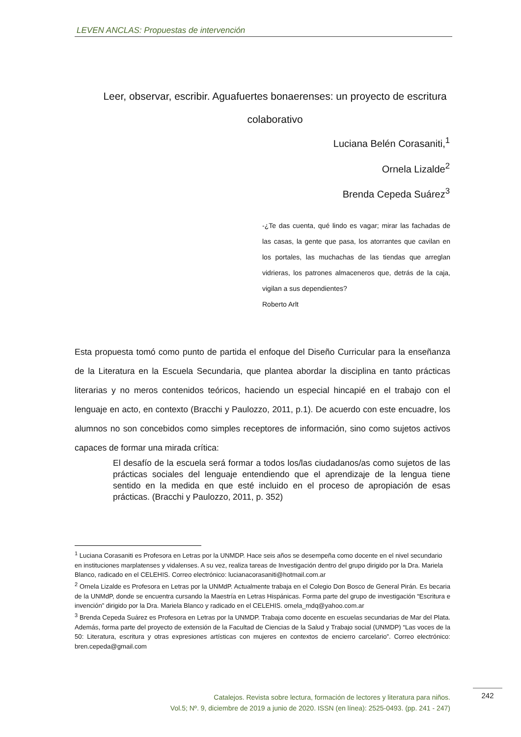LEVEN ANCLAS: Propuestas de intervención
Leer, observar, escribir. Aguafuertes bonaerenses: un proyecto de escritura colaborativo
Luciana Belén Corasaniti,<sup>1</sup>
Ornela Lizalde<sup>2</sup>
Brenda Cepeda Suárez<sup>3</sup>
-¿Te das cuenta, qué lindo es vagar; mirar las fachadas de las casas, la gente que pasa, los atorrantes que cavilan en los portales, las muchachas de las tiendas que arreglan vidrieras, los patrones almaceneros que, detrás de la caja, vigilan a sus dependientes?
Roberto Arlt
Esta propuesta tomó como punto de partida el enfoque del Diseño Curricular para la enseñanza de la Literatura en la Escuela Secundaria, que plantea abordar la disciplina en tanto prácticas literarias y no meros contenidos teóricos, haciendo un especial hincapié en el trabajo con el lenguaje en acto, en contexto (Bracchi y Paulozzo, 2011, p.1). De acuerdo con este encuadre, los alumnos no son concebidos como simples receptores de información, sino como sujetos activos capaces de formar una mirada crítica:
El desafío de la escuela será formar a todos los/las ciudadanos/as como sujetos de las prácticas sociales del lenguaje entendiendo que el aprendizaje de la lengua tiene sentido en la medida en que esté incluido en el proceso de apropiación de esas prácticas. (Bracchi y Paulozzo, 2011, p. 352)
<sup>1</sup> Luciana Corasaniti es Profesora en Letras por la UNMDP. Hace seis años se desempeña como docente en el nivel secundario en instituciones marplatenses y vidalenses. A su vez, realiza tareas de Investigación dentro del grupo dirigido por la Dra. Mariela Blanco, radicado en el CELEHIS. Correo electrónico: lucianacorasaniti@hotmail.com.ar
<sup>2</sup> Ornela Lizalde es Profesora en Letras por la UNMdP. Actualmente trabaja en el Colegio Don Bosco de General Pirán. Es becaria de la UNMdP, donde se encuentra cursando la Maestría en Letras Hispánicas. Forma parte del grupo de investigación “Escritura e invención” dirigido por la Dra. Mariela Blanco y radicado en el CELEHIS. ornela_mdq@yahoo.com.ar
<sup>3</sup> Brenda Cepeda Suárez es Profesora en Letras por la UNMDP. Trabaja como docente en escuelas secundarias de Mar del Plata. Además, forma parte del proyecto de extensión de la Facultad de Ciencias de la Salud y Trabajo social (UNMDP) “Las voces de la 50: Literatura, escritura y otras expresiones artísticas con mujeres en contextos de encierro carcelario”. Correo electrónico: bren.cepeda@gmail.com
Catalejos. Revista sobre lectura, formación de lectores y literatura para niños.
Vol.5; Nº. 9, diciembre de 2019 a junio de 2020. ISSN (en línea): 2525-0493. (pp. 241 - 247)
242